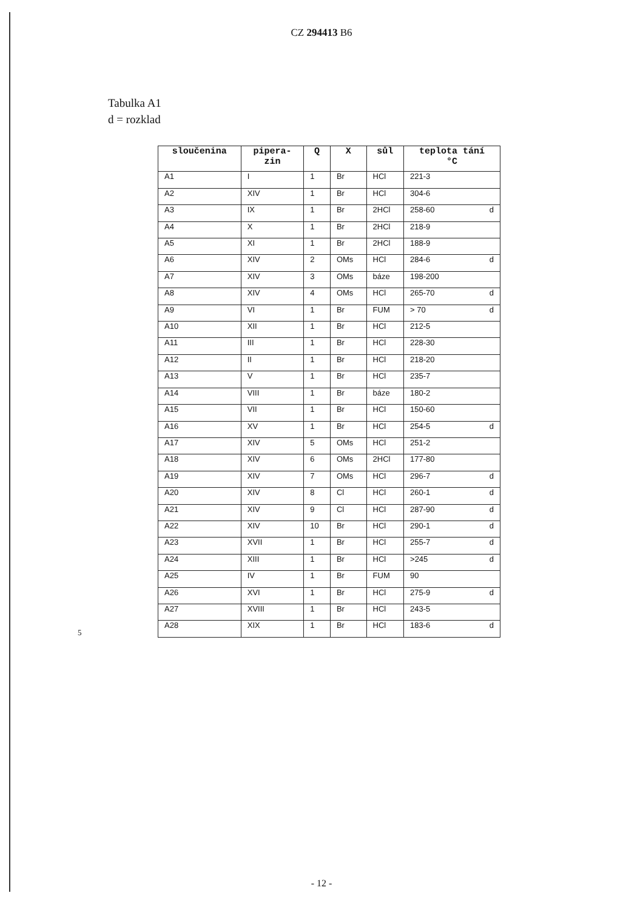CZ 294413 B6
Tabulka A1
d = rozklad
5
| sloučenina | pipera- zin | Q | X | sůl | teplota tání °C |
| --- | --- | --- | --- | --- | --- |
| A1 | I | 1 | Br | HCl | 221-3 |
| A2 | XIV | 1 | Br | HCl | 304-6 |
| A3 | IX | 1 | Br | 2HCl | 258-60 d |
| A4 | X | 1 | Br | 2HCl | 218-9 |
| A5 | XI | 1 | Br | 2HCl | 188-9 |
| A6 | XIV | 2 | OMs | HCl | 284-6 d |
| A7 | XIV | 3 | OMs | báze | 198-200 |
| A8 | XIV | 4 | OMs | HCl | 265-70 d |
| A9 | VI | 1 | Br | FUM | > 70 d |
| A10 | XII | 1 | Br | HCl | 212-5 |
| A11 | III | 1 | Br | HCl | 228-30 |
| A12 | II | 1 | Br | HCl | 218-20 |
| A13 | V | 1 | Br | HCl | 235-7 |
| A14 | VIII | 1 | Br | báze | 180-2 |
| A15 | VII | 1 | Br | HCl | 150-60 |
| A16 | XV | 1 | Br | HCl | 254-5 d |
| A17 | XIV | 5 | OMs | HCl | 251-2 |
| A18 | XIV | 6 | OMs | 2HCl | 177-80 |
| A19 | XIV | 7 | OMs | HCl | 296-7 d |
| A20 | XIV | 8 | Cl | HCl | 260-1 d |
| A21 | XIV | 9 | Cl | HCl | 287-90 d |
| A22 | XIV | 10 | Br | HCl | 290-1 d |
| A23 | XVII | 1 | Br | HCl | 255-7 d |
| A24 | XIII | 1 | Br | HCl | >245 d |
| A25 | IV | 1 | Br | FUM | 90 |
| A26 | XVI | 1 | Br | HCl | 275-9 d |
| A27 | XVIII | 1 | Br | HCl | 243-5 |
| A28 | XIX | 1 | Br | HCl | 183-6 d |
- 12 -